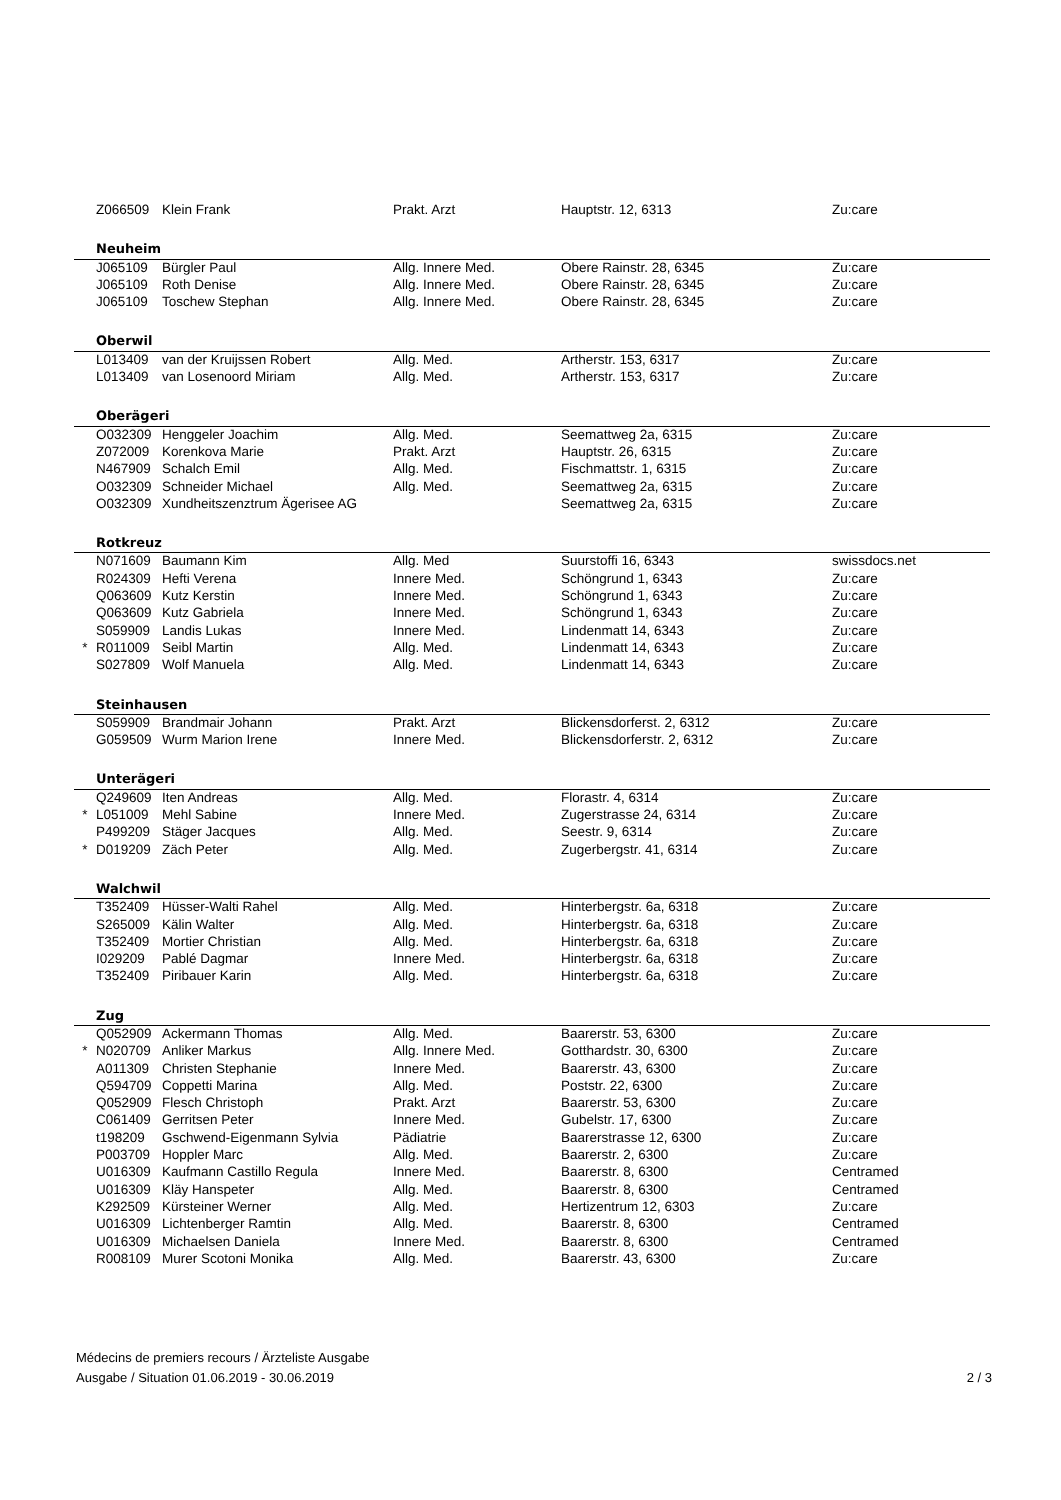| | Z066509 | Klein Frank | Prakt. Arzt | Hauptstr. 12, 6313 | Zu:care |
| | Neuheim | | | | |
| | J065109 | Bürgler Paul | Allg. Innere Med. | Obere Rainstr. 28, 6345 | Zu:care |
| | J065109 | Roth Denise | Allg. Innere Med. | Obere Rainstr. 28, 6345 | Zu:care |
| | J065109 | Toschew Stephan | Allg. Innere Med. | Obere Rainstr. 28, 6345 | Zu:care |
| | Oberwil | | | | |
| | L013409 | van der Kruijssen Robert | Allg. Med. | Artherstr. 153, 6317 | Zu:care |
| | L013409 | van Losenoord Miriam | Allg. Med. | Artherstr. 153, 6317 | Zu:care |
| | Oberägeri | | | | |
| | O032309 | Henggeler Joachim | Allg. Med. | Seemattweg 2a, 6315 | Zu:care |
| | Z072009 | Korenkova Marie | Prakt. Arzt | Hauptstr. 26, 6315 | Zu:care |
| | N467909 | Schalch Emil | Allg. Med. | Fischmattstr. 1, 6315 | Zu:care |
| | O032309 | Schneider Michael | Allg. Med. | Seemattweg 2a, 6315 | Zu:care |
| | O032309 | Xundheitszenztrum Ägerisee AG | | Seemattweg 2a, 6315 | Zu:care |
| | Rotkreuz | | | | |
| | N071609 | Baumann Kim | Allg. Med | Suurstoffi 16, 6343 | swissdocs.net |
| | R024309 | Hefti Verena | Innere Med. | Schöngrund 1, 6343 | Zu:care |
| | Q063609 | Kutz Kerstin | Innere Med. | Schöngrund 1, 6343 | Zu:care |
| | Q063609 | Kutz Gabriela | Innere Med. | Schöngrund 1, 6343 | Zu:care |
| | S059909 | Landis Lukas | Innere Med. | Lindenmatt 14, 6343 | Zu:care |
| * | R011009 | Seibl Martin | Allg. Med. | Lindenmatt 14, 6343 | Zu:care |
| | S027809 | Wolf Manuela | Allg. Med. | Lindenmatt 14, 6343 | Zu:care |
| | Steinhausen | | | | |
| | S059909 | Brandmair Johann | Prakt. Arzt | Blickensdorferst. 2, 6312 | Zu:care |
| | G059509 | Wurm Marion Irene | Innere Med. | Blickensdorferstr. 2, 6312 | Zu:care |
| | Unterägeri | | | | |
| | Q249609 | Iten Andreas | Allg. Med. | Florastr. 4, 6314 | Zu:care |
| * | L051009 | Mehl Sabine | Innere Med. | Zugerstrasse 24, 6314 | Zu:care |
| | P499209 | Stäger Jacques | Allg. Med. | Seestr. 9, 6314 | Zu:care |
| * | D019209 | Zäch Peter | Allg. Med. | Zugerbergstr. 41, 6314 | Zu:care |
| | Walchwil | | | | |
| | T352409 | Hüsser-Walti Rahel | Allg. Med. | Hinterbergstr. 6a, 6318 | Zu:care |
| | S265009 | Kälin Walter | Allg. Med. | Hinterbergstr. 6a, 6318 | Zu:care |
| | T352409 | Mortier Christian | Allg. Med. | Hinterbergstr. 6a, 6318 | Zu:care |
| | I029209 | Pablé Dagmar | Innere Med. | Hinterbergstr. 6a, 6318 | Zu:care |
| | T352409 | Piribauer Karin | Allg. Med. | Hinterbergstr. 6a, 6318 | Zu:care |
| | Zug | | | | |
| | Q052909 | Ackermann Thomas | Allg. Med. | Baarerstr. 53, 6300 | Zu:care |
| * | N020709 | Anliker Markus | Allg. Innere Med. | Gotthardstr. 30, 6300 | Zu:care |
| | A011309 | Christen Stephanie | Innere Med. | Baarerstr. 43, 6300 | Zu:care |
| | Q594709 | Coppetti Marina | Allg. Med. | Poststr. 22, 6300 | Zu:care |
| | Q052909 | Flesch Christoph | Prakt. Arzt | Baarerstr. 53, 6300 | Zu:care |
| | C061409 | Gerritsen Peter | Innere Med. | Gubelstr. 17, 6300 | Zu:care |
| | t198209 | Gschwend-Eigenmann Sylvia | Pädiatrie | Baarerstrasse 12, 6300 | Zu:care |
| | P003709 | Hoppler Marc | Allg. Med. | Baarerstr. 2, 6300 | Zu:care |
| | U016309 | Kaufmann Castillo Regula | Innere Med. | Baarerstr. 8, 6300 | Centramed |
| | U016309 | Kläy Hanspeter | Allg. Med. | Baarerstr. 8, 6300 | Centramed |
| | K292509 | Kürsteiner Werner | Allg. Med. | Hertizentrum 12, 6303 | Zu:care |
| | U016309 | Lichtenberger Ramtin | Allg. Med. | Baarerstr. 8, 6300 | Centramed |
| | U016309 | Michaelsen Daniela | Innere Med. | Baarerstr. 8, 6300 | Centramed |
| | R008109 | Murer Scotoni Monika | Allg. Med. | Baarerstr. 43, 6300 | Zu:care |
Médecins de premiers recours / Ärzteliste Ausgabe
Ausgabe / Situation 01.06.2019 - 30.06.2019
2 / 3